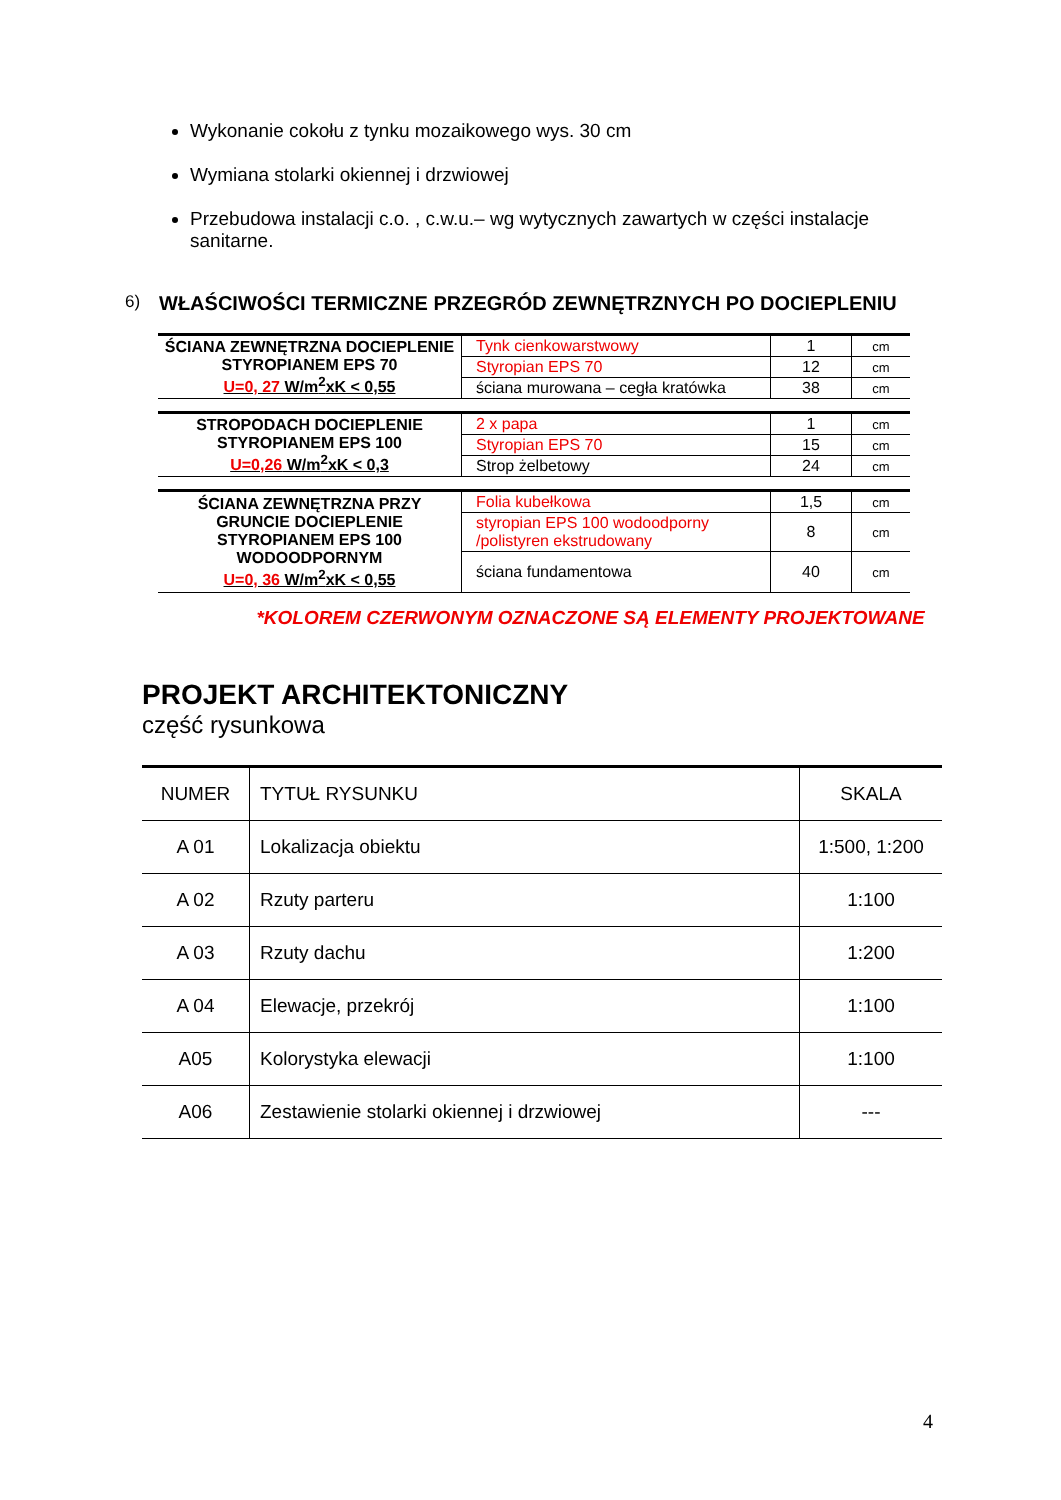Wykonanie cokołu z tynku mozaikowego wys. 30 cm
Wymiana stolarki okiennej i drzwiowej
Przebudowa instalacji c.o. , c.w.u.– wg wytycznych zawartych w części instalacje sanitarne.
6) WŁAŚCIWOŚCI TERMICZNE PRZEGRÓD ZEWNĘTRZNYCH PO DOCIEPLENIU
| ŚCIANA ZEWNĘTRZNA DOCIEPLENIE STYROPIANEM EPS 70 U=0, 27 W/m<sup>2</sup>xK < 0,55 | Tynk cienkowarstwowy | 1 | cm |
| | Styropian EPS 70 | 12 | cm |
| | ściana murowana – cegła kratówka | 38 | cm |
| STROPODACH DOCIEPLENIE STYROPIANEM EPS 100 U=0,26 W/m<sup>2</sup>xK < 0,3 | 2 x papa | 1 | cm |
| | Styropian EPS 70 | 15 | cm |
| | Strop żelbetowy | 24 | cm |
| ŚCIANA ZEWNĘTRZNA PRZY GRUNCIE DOCIEPLENIE STYROPIANEM EPS 100 WODOODPORNYM U=0, 36 W/m<sup>2</sup>xK < 0,55 | Folia kubełkowa | 1,5 | cm |
| | styropian EPS 100 wodoodporny /polistyren ekstrudowany | 8 | cm |
| | ściana fundamentowa | 40 | cm |
*KOLOREM CZERWONYM OZNACZONE SĄ ELEMENTY PROJEKTOWANE
PROJEKT ARCHITEKTONICZNY
część rysunkowa
| NUMER | TYTUŁ RYSUNKU | SKALA |
| --- | --- | --- |
| A 01 | Lokalizacja obiektu | 1:500, 1:200 |
| A 02 | Rzuty parteru | 1:100 |
| A 03 | Rzuty dachu | 1:200 |
| A 04 | Elewacje, przekrój | 1:100 |
| A05 | Kolorystyka elewacji | 1:100 |
| A06 | Zestawienie stolarki okiennej i drzwiowej | --- |
4